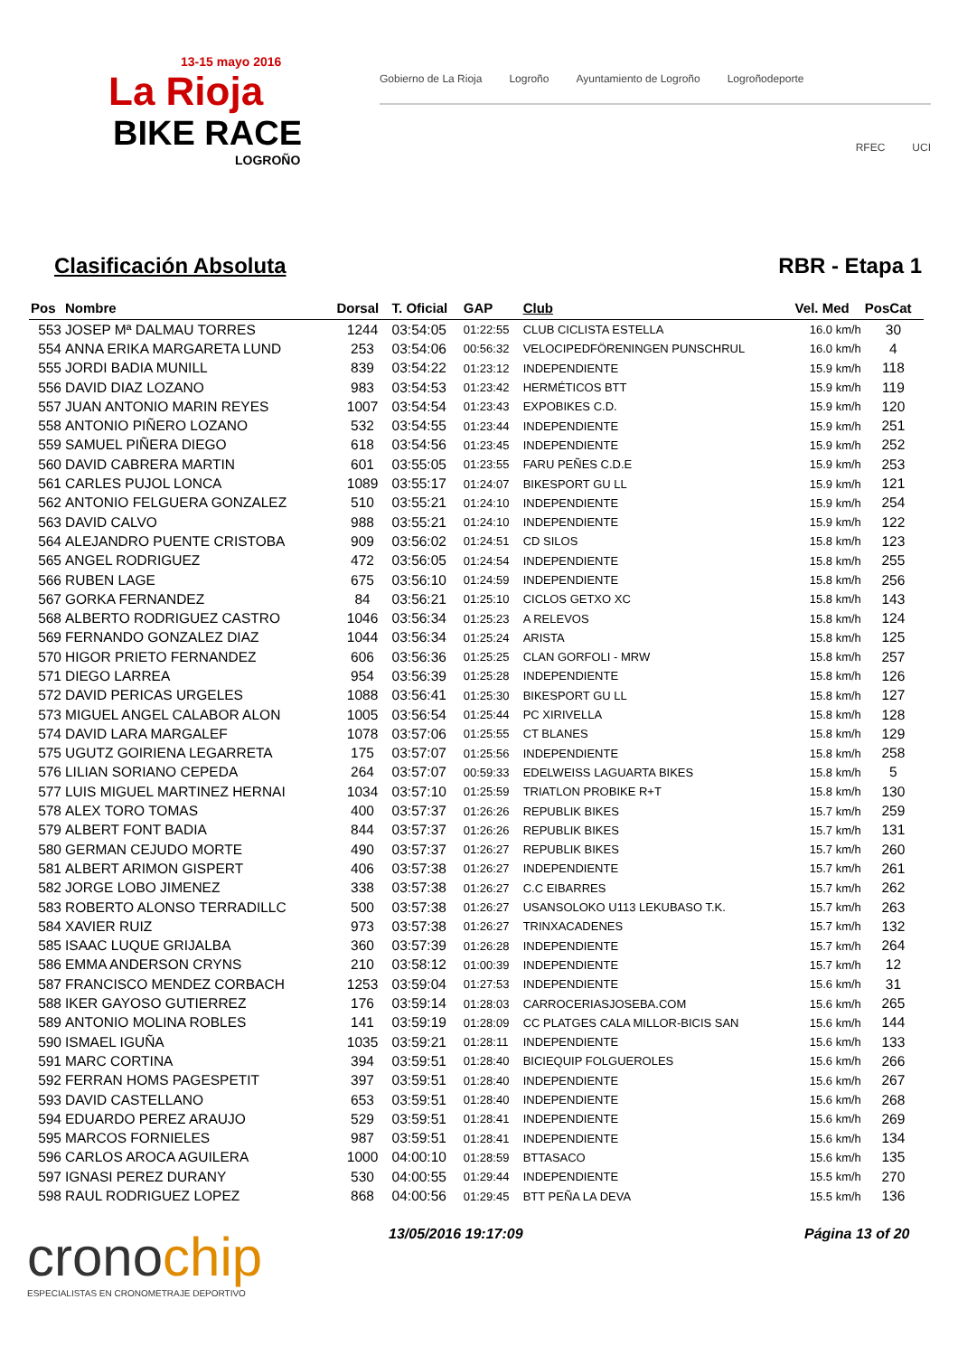13-15 mayo 2016
La Rioja
BIKE RACE
LOGROÑO
Gobierno de La Rioja Logroño Ayuntamiento de Logroño Logroñodeporte
RFEC UCI
Clasificación Absoluta RBR - Etapa 1
| Pos | Nombre | Dorsal | T. Oficial | GAP | Club | Vel. Med | PosCat |
| --- | --- | --- | --- | --- | --- | --- | --- |
| 553 | JOSEP Mª DALMAU TORRES | 1244 | 03:54:05 | 01:22:55 | CLUB CICLISTA ESTELLA | 16.0 km/h | 30 |
| 554 | ANNA ERIKA MARGARETA LUND | 253 | 03:54:06 | 00:56:32 | VELOCIPEDFÖRENINGEN PUNSCHRUL | 16.0 km/h | 4 |
| 555 | JORDI BADIA MUNILL | 839 | 03:54:22 | 01:23:12 | INDEPENDIENTE | 15.9 km/h | 118 |
| 556 | DAVID DIAZ LOZANO | 983 | 03:54:53 | 01:23:42 | HERMÉTICOS BTT | 15.9 km/h | 119 |
| 557 | JUAN ANTONIO MARIN REYES | 1007 | 03:54:54 | 01:23:43 | EXPOBIKES C.D. | 15.9 km/h | 120 |
| 558 | ANTONIO PIÑERO LOZANO | 532 | 03:54:55 | 01:23:44 | INDEPENDIENTE | 15.9 km/h | 251 |
| 559 | SAMUEL PIÑERA DIEGO | 618 | 03:54:56 | 01:23:45 | INDEPENDIENTE | 15.9 km/h | 252 |
| 560 | DAVID CABRERA MARTIN | 601 | 03:55:05 | 01:23:55 | FARU PEÑES C.D.E | 15.9 km/h | 253 |
| 561 | CARLES PUJOL LONCA | 1089 | 03:55:17 | 01:24:07 | BIKESPORT GU LL | 15.9 km/h | 121 |
| 562 | ANTONIO FELGUERA GONZALEZ | 510 | 03:55:21 | 01:24:10 | INDEPENDIENTE | 15.9 km/h | 254 |
| 563 | DAVID CALVO | 988 | 03:55:21 | 01:24:10 | INDEPENDIENTE | 15.9 km/h | 122 |
| 564 | ALEJANDRO PUENTE CRISTOBA | 909 | 03:56:02 | 01:24:51 | CD SILOS | 15.8 km/h | 123 |
| 565 | ANGEL RODRIGUEZ | 472 | 03:56:05 | 01:24:54 | INDEPENDIENTE | 15.8 km/h | 255 |
| 566 | RUBEN LAGE | 675 | 03:56:10 | 01:24:59 | INDEPENDIENTE | 15.8 km/h | 256 |
| 567 | GORKA FERNANDEZ | 84 | 03:56:21 | 01:25:10 | CICLOS GETXO XC | 15.8 km/h | 143 |
| 568 | ALBERTO RODRIGUEZ CASTRO | 1046 | 03:56:34 | 01:25:23 | A RELEVOS | 15.8 km/h | 124 |
| 569 | FERNANDO GONZALEZ DIAZ | 1044 | 03:56:34 | 01:25:24 | ARISTA | 15.8 km/h | 125 |
| 570 | HIGOR PRIETO FERNANDEZ | 606 | 03:56:36 | 01:25:25 | CLAN GORFOLI - MRW | 15.8 km/h | 257 |
| 571 | DIEGO LARREA | 954 | 03:56:39 | 01:25:28 | INDEPENDIENTE | 15.8 km/h | 126 |
| 572 | DAVID PERICAS URGELES | 1088 | 03:56:41 | 01:25:30 | BIKESPORT GU LL | 15.8 km/h | 127 |
| 573 | MIGUEL ANGEL CALABOR ALON | 1005 | 03:56:54 | 01:25:44 | PC XIRIVELLA | 15.8 km/h | 128 |
| 574 | DAVID LARA MARGALEF | 1078 | 03:57:06 | 01:25:55 | CT BLANES | 15.8 km/h | 129 |
| 575 | UGUTZ GOIRIENA LEGARRETA | 175 | 03:57:07 | 01:25:56 | INDEPENDIENTE | 15.8 km/h | 258 |
| 576 | LILIAN SORIANO CEPEDA | 264 | 03:57:07 | 00:59:33 | EDELWEISS LAGUARTA BIKES | 15.8 km/h | 5 |
| 577 | LUIS MIGUEL MARTINEZ HERNAI | 1034 | 03:57:10 | 01:25:59 | TRIATLON PROBIKE R+T | 15.8 km/h | 130 |
| 578 | ALEX TORO TOMAS | 400 | 03:57:37 | 01:26:26 | REPUBLIK BIKES | 15.7 km/h | 259 |
| 579 | ALBERT FONT BADIA | 844 | 03:57:37 | 01:26:26 | REPUBLIK BIKES | 15.7 km/h | 131 |
| 580 | GERMAN CEJUDO MORTE | 490 | 03:57:37 | 01:26:27 | REPUBLIK BIKES | 15.7 km/h | 260 |
| 581 | ALBERT ARIMON GISPERT | 406 | 03:57:38 | 01:26:27 | INDEPENDIENTE | 15.7 km/h | 261 |
| 582 | JORGE LOBO JIMENEZ | 338 | 03:57:38 | 01:26:27 | C.C EIBARRES | 15.7 km/h | 262 |
| 583 | ROBERTO ALONSO TERRADILLC | 500 | 03:57:38 | 01:26:27 | USANSOLOKO U113 LEKUBASO T.K. | 15.7 km/h | 263 |
| 584 | XAVIER RUIZ | 973 | 03:57:38 | 01:26:27 | TRINXACADENES | 15.7 km/h | 132 |
| 585 | ISAAC LUQUE GRIJALBA | 360 | 03:57:39 | 01:26:28 | INDEPENDIENTE | 15.7 km/h | 264 |
| 586 | EMMA ANDERSON CRYNS | 210 | 03:58:12 | 01:00:39 | INDEPENDIENTE | 15.7 km/h | 12 |
| 587 | FRANCISCO MENDEZ CORBACH | 1253 | 03:59:04 | 01:27:53 | INDEPENDIENTE | 15.6 km/h | 31 |
| 588 | IKER GAYOSO GUTIERREZ | 176 | 03:59:14 | 01:28:03 | CARROCERIASJOSEBA.COM | 15.6 km/h | 265 |
| 589 | ANTONIO MOLINA ROBLES | 141 | 03:59:19 | 01:28:09 | CC PLATGES CALA MILLOR-BICIS SAN | 15.6 km/h | 144 |
| 590 | ISMAEL IGUÑA | 1035 | 03:59:21 | 01:28:11 | INDEPENDIENTE | 15.6 km/h | 133 |
| 591 | MARC CORTINA | 394 | 03:59:51 | 01:28:40 | BICIEQUIP FOLGUEROLES | 15.6 km/h | 266 |
| 592 | FERRAN HOMS PAGESPETIT | 397 | 03:59:51 | 01:28:40 | INDEPENDIENTE | 15.6 km/h | 267 |
| 593 | DAVID CASTELLANO | 653 | 03:59:51 | 01:28:40 | INDEPENDIENTE | 15.6 km/h | 268 |
| 594 | EDUARDO PEREZ ARAUJO | 529 | 03:59:51 | 01:28:41 | INDEPENDIENTE | 15.6 km/h | 269 |
| 595 | MARCOS FORNIELES | 987 | 03:59:51 | 01:28:41 | INDEPENDIENTE | 15.6 km/h | 134 |
| 596 | CARLOS AROCA AGUILERA | 1000 | 04:00:10 | 01:28:59 | BTTASACO | 15.6 km/h | 135 |
| 597 | IGNASI PEREZ DURANY | 530 | 04:00:55 | 01:29:44 | INDEPENDIENTE | 15.5 km/h | 270 |
| 598 | RAUL RODRIGUEZ LOPEZ | 868 | 04:00:56 | 01:29:45 | BTT PEÑA LA DEVA | 15.5 km/h | 136 |
cronochip
ESPECIALISTAS EN CRONOMETRAJE DEPORTIVO
13/05/2016 19:17:09 Página 13 of 20